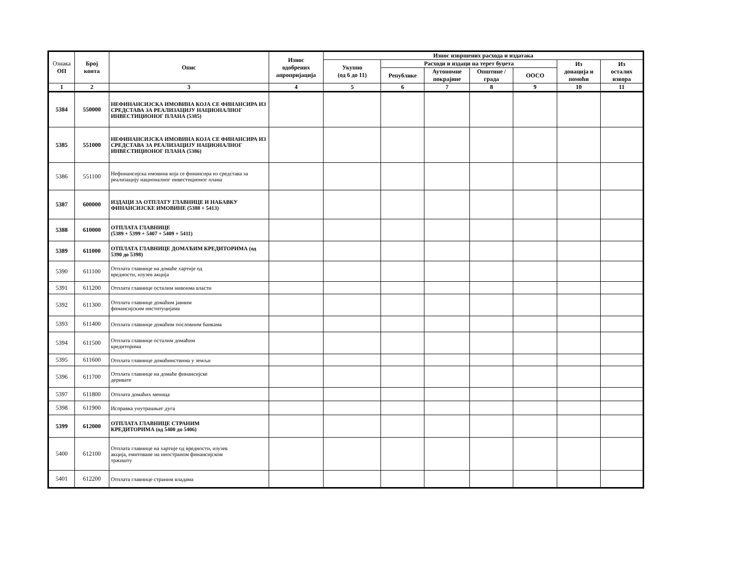| Ознака ОП | Број конта | Опис | Износ одобрених апропријација | Износ извршених расхода и издатака | | | | | | |
| --- | --- | --- | --- | --- | --- | --- | --- | --- | --- | --- |
| | | | | Укупно (од 6 до 11) | Расходи и издаци на терет буџета | | | | Из донација и помоћи | Из осталих извора |
| | | | | | Републике | Аутономне покрајине | Општине / града | ООСО | | |
| 1 | 2 | 3 | 4 | 5 | 6 | 7 | 8 | 9 | 10 | 11 |
| 5384 | 550000 | НЕФИНАНСИЈСКА ИМОВИНА КОЈА СЕ ФИНАНСИРА ИЗ СРЕДСТАВА ЗА РЕАЛИЗАЦИЈУ НАЦИОНАЛНОГ ИНВЕСТИЦИОНОГ ПЛАНА (5385) | | | | | | | | |
| 5385 | 551000 | НЕФИНАНСИЈСКА ИМОВИНА КОЈА СЕ ФИНАНСИРА ИЗ СРЕДСТАВА ЗА РЕАЛИЗАЦИЈУ НАЦИОНАЛНОГ ИНВЕСТИЦИОНОГ ПЛАНА (5386) | | | | | | | | |
| 5386 | 551100 | Нефинансијска имовина која се финансира из средстава за реализацију националног инвестиционог плана | | | | | | | | |
| 5387 | 600000 | ИЗДАЦИ ЗА ОТПЛАТУ ГЛАВНИЦЕ И НАБАВКУ ФИНАНСИЈСКЕ ИМОВИНЕ (5388 + 5413) | | | | | | | | |
| 5388 | 610000 | ОТПЛАТА ГЛАВНИЦЕ (5389 + 5399 + 5407 + 5409 + 5411) | | | | | | | | |
| 5389 | 611000 | ОТПЛАТА ГЛАВНИЦЕ ДОМАЋИМ КРЕДИТОРИМА (од 5390 до 5398) | | | | | | | | |
| 5390 | 611100 | Отплата главнице на домаће хартије од вредности, изузев акција | | | | | | | | |
| 5391 | 611200 | Отплата главнице осталим нивоима власти | | | | | | | | |
| 5392 | 611300 | Отплата главнице домаћим јавним финансијским институцијама | | | | | | | | |
| 5393 | 611400 | Отплата главнице домаћим пословним банкама | | | | | | | | |
| 5394 | 611500 | Отплата главнице осталим домаћим кредиторима | | | | | | | | |
| 5395 | 611600 | Отплата главнице домаћинствима у земљи | | | | | | | | |
| 5396 | 611700 | Отплата главнице на домаће финансијске деривате | | | | | | | | |
| 5397 | 611800 | Отплата домаћих меница | | | | | | | | |
| 5398 | 611900 | Исправка унутрашњег дуга | | | | | | | | |
| 5399 | 612000 | ОТПЛАТА ГЛАВНИЦЕ СТРАНИМ КРЕДИТОРИМА (од 5400 до 5406) | | | | | | | | |
| 5400 | 612100 | Отплата главнице на хартије од вредности, изузев акција, емитоване на иностраном финансијском тржишту | | | | | | | | |
| 5401 | 612200 | Отплата главнице страним владама | | | | | | | | |